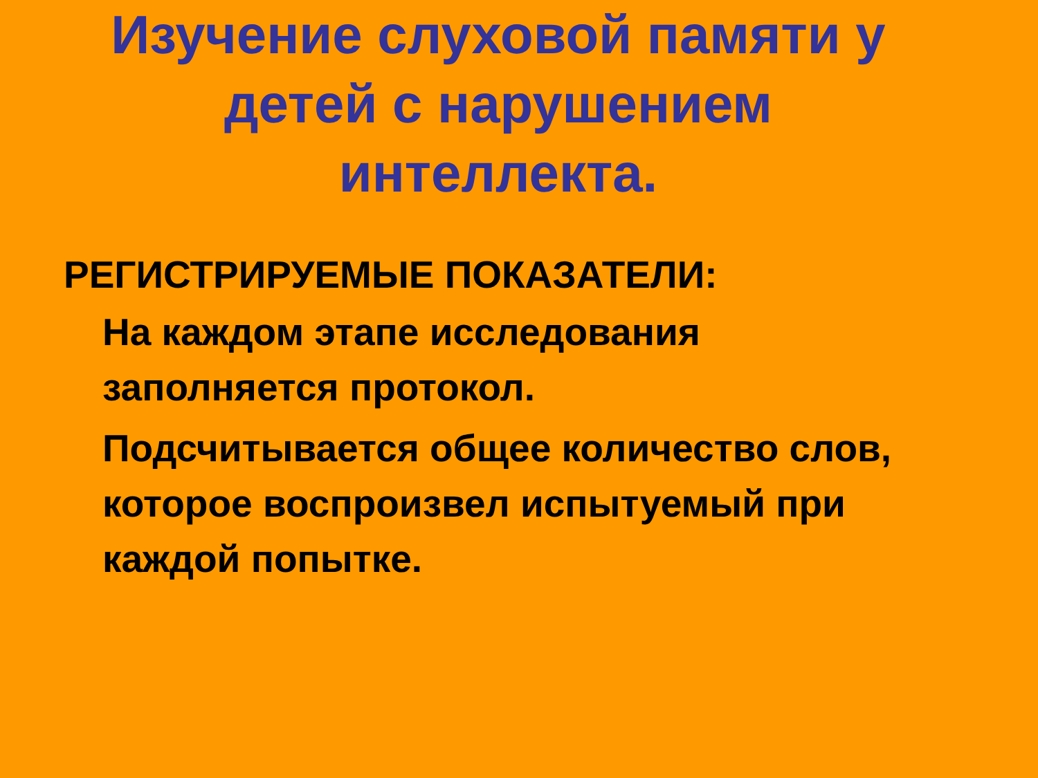Изучение слуховой памяти у
детей с нарушением
интеллекта.
РЕГИСТРИРУЕМЫЕ ПОКАЗАТЕЛИ:
На каждом этапе исследования заполняется протокол.
Подсчитывается общее количество слов, которое воспроизвел испытуемый при каждой попытке.